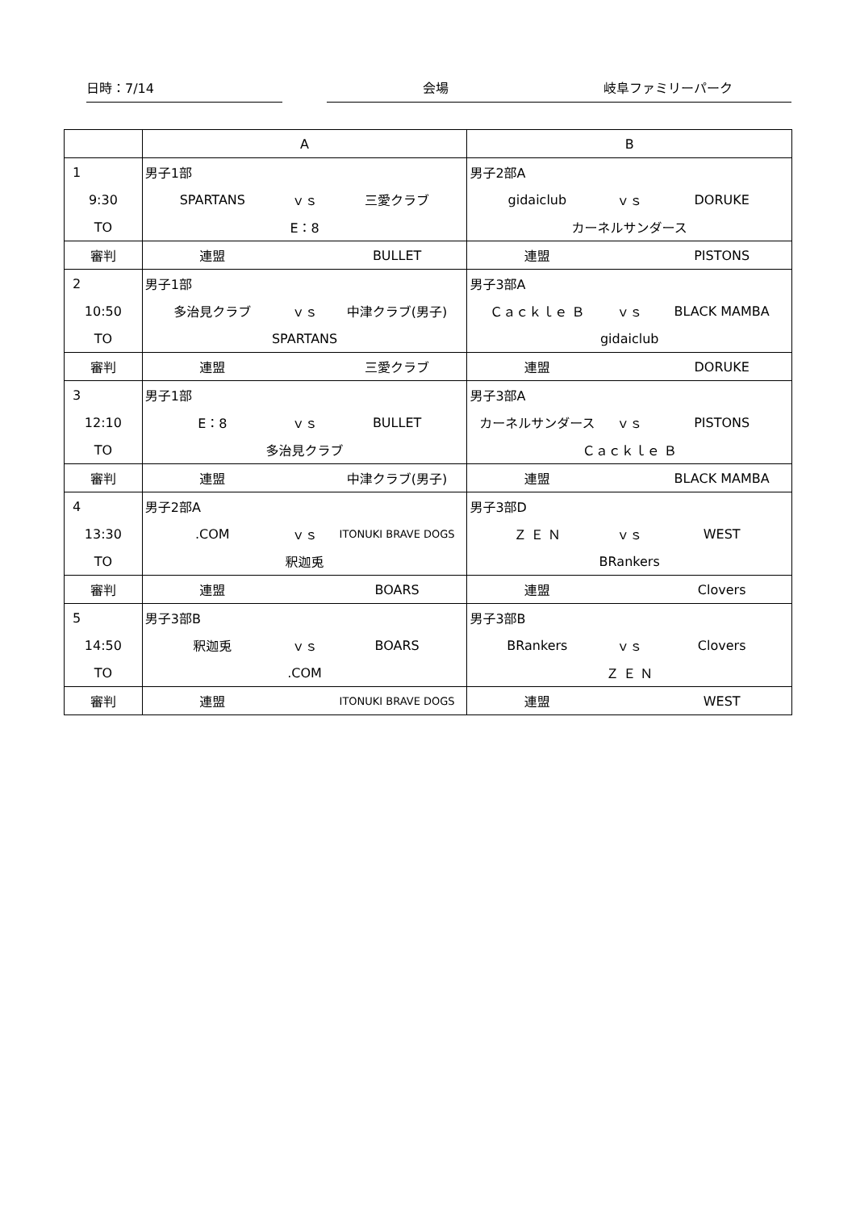日時：7/14 会場 岐阜ファミリーパーク
| | A | B |
| --- | --- | --- |
| 1 9:30 TO | 男子1部 SPARTANS ｖｓ 三愛クラブ E：8 | 男子2部A gidaiclub ｖｓ DORUKE カーネルサンダース |
| 審判 | 連盟 BULLET | 連盟 PISTONS |
| 2 10:50 TO | 男子1部 多治見クラブ ｖｓ 中津クラブ(男子) SPARTANS | 男子3部A Ｃａｃｋｌｅ Ｂ ｖｓ BLACK MAMBA gidaiclub |
| 審判 | 連盟 三愛クラブ | 連盟 DORUKE |
| 3 12:10 TO | 男子1部 E：8 ｖｓ BULLET 多治見クラブ | 男子3部A カーネルサンダース ｖｓ PISTONS Ｃａｃｋｌｅ Ｂ |
| 審判 | 連盟 中津クラブ(男子) | 連盟 BLACK MAMBA |
| 4 13:30 TO | 男子2部A .COM ｖｓ ITONUKI BRAVE DOGS 釈迦兎 | 男子3部D Ｚ Ｅ Ｎ ｖｓ WEST BRankers |
| 審判 | 連盟 BOARS | 連盟 Clovers |
| 5 14:50 TO | 男子3部B 釈迦兎 ｖｓ BOARS .COM | 男子3部B BRankers ｖｓ Clovers Ｚ Ｅ Ｎ |
| 審判 | 連盟 ITONUKI BRAVE DOGS | 連盟 WEST |